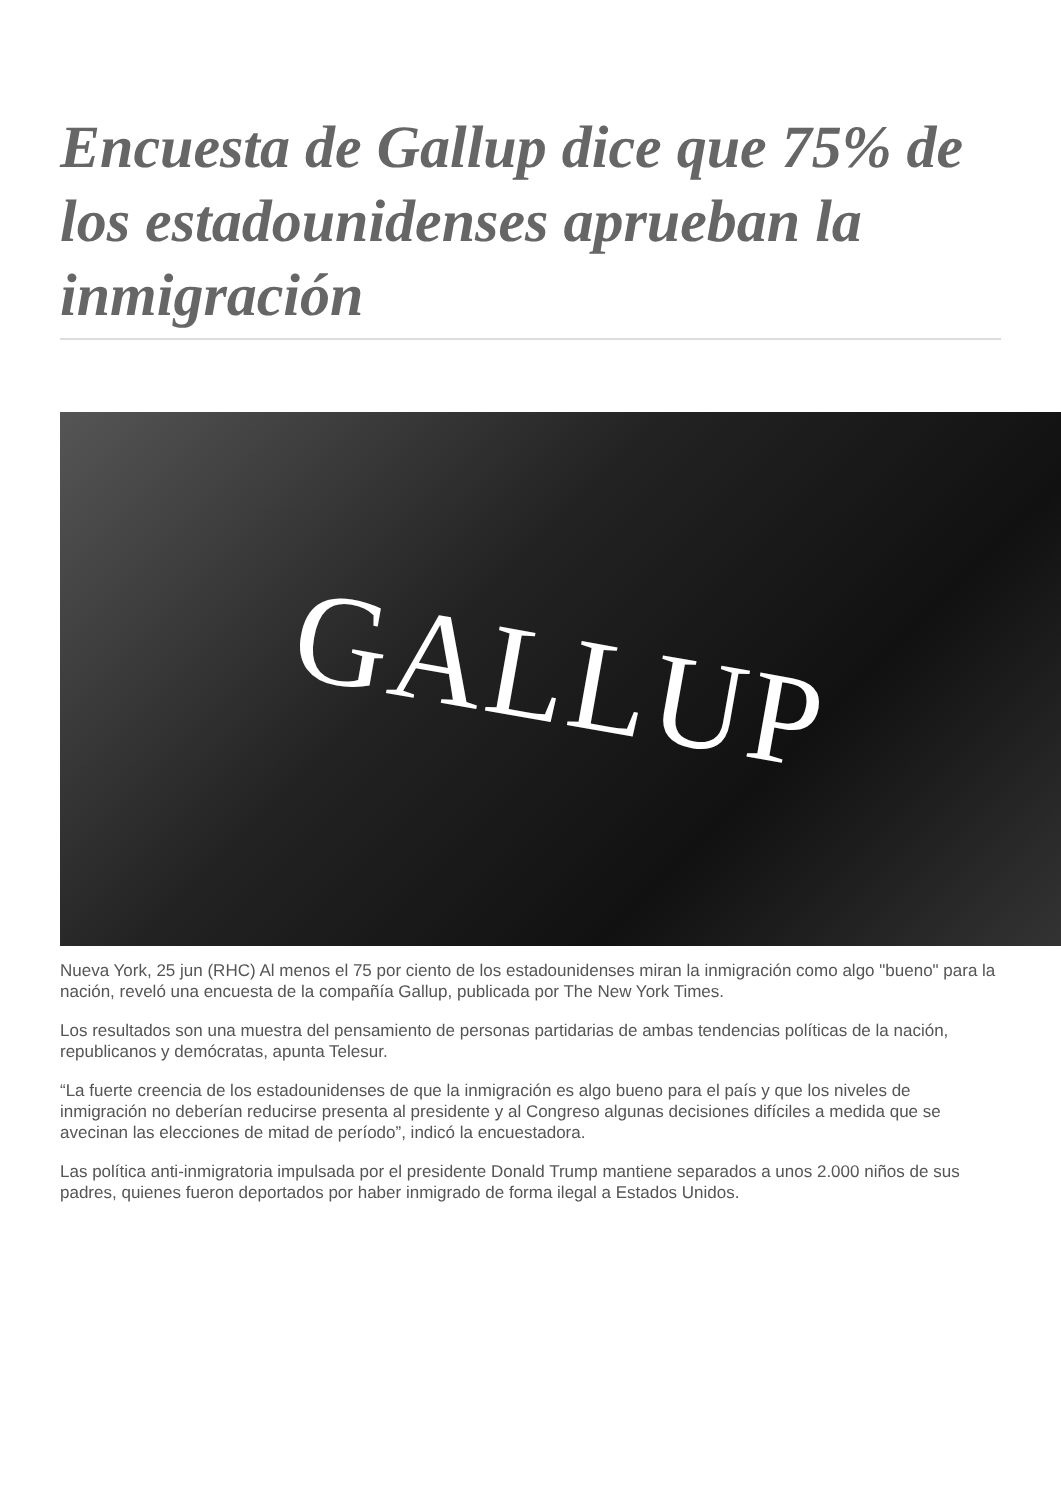Encuesta de Gallup dice que 75% de los estadounidenses aprueban la inmigración
GALLUP
Nueva York, 25 jun (RHC) Al menos el 75 por ciento de los estadounidenses miran la inmigración como algo "bueno" para la nación, reveló una encuesta de la compañía Gallup, publicada por The New York Times.
Los resultados son una muestra del pensamiento de personas partidarias de ambas tendencias políticas de la nación, republicanos y demócratas, apunta Telesur.
“La fuerte creencia de los estadounidenses de que la inmigración es algo bueno para el país y que los niveles de inmigración no deberían reducirse presenta al presidente y al Congreso algunas decisiones difíciles a medida que se avecinan las elecciones de mitad de período”, indicó la encuestadora.
Las política anti-inmigratoria impulsada por el presidente Donald Trump mantiene separados a unos 2.000 niños de sus padres, quienes fueron deportados por haber inmigrado de forma ilegal a Estados Unidos.